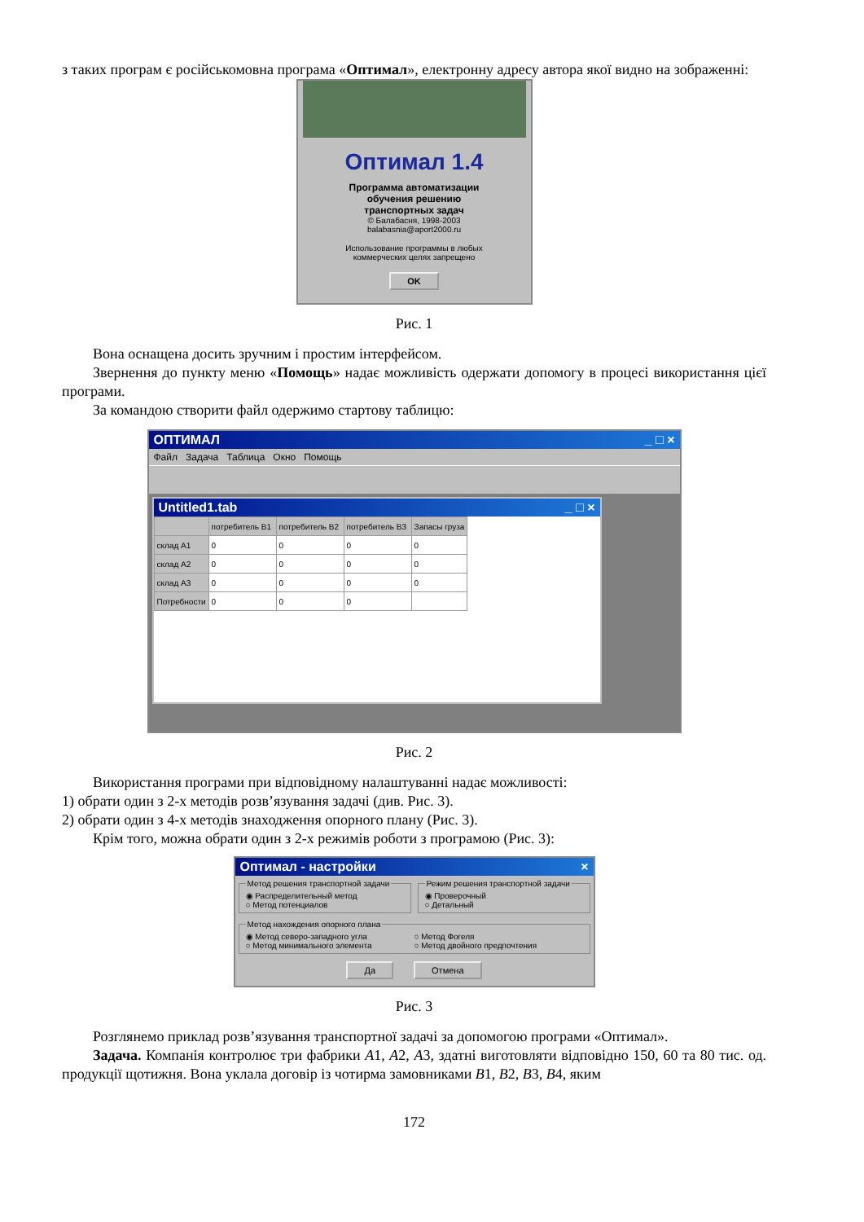з таких програм є російськомовна програма «Оптимал», електронну адресу автора якої видно на зображенні:
Оптимал 1.4
Программа автоматизации
обучения решению
транспортных задач
© Балабасня, 1998-2003
balabasnia@aport2000.ru
Использование программы в любых
коммерческих целях запрещено
OK
Рис. 1
Вона оснащена досить зручним і простим інтерфейсом.
Звернення до пункту меню «Помощь» надає можливість одержати допомогу в процесі використання цієї програми.
За командою створити файл одержимо стартову таблицю:
ОПТИМАЛ _ □ ×
Файл Задача Таблица Окно Помощь
Untitled1.tab _ □ ×
| | потребитель B1 | потребитель B2 | потребитель B3 | Запасы груза |
| --- | --- | --- | --- | --- |
| склад A1 | 0 | 0 | 0 | 0 |
| склад A2 | 0 | 0 | 0 | 0 |
| склад A3 | 0 | 0 | 0 | 0 |
| Потребности | 0 | 0 | 0 | |
Рис. 2
Використання програми при відповідному налаштуванні надає можливості:
1) обрати один з 2-х методів розв’язування задачі (див. Рис. 3).
2) обрати один з 4-х методів знаходження опорного плану (Рис. 3).
Крім того, можна обрати один з 2-х режимів роботи з програмою (Рис. 3):
Оптимал - настройки ×
Метод решения транспортной задачи◉ Распределительный метод
○ Метод потенциалов Режим решения транспортной задачи◉ Проверочный
○ Детальный
Метод нахождения опорного плана
◉ Метод северо-западного угла ○ Метод Фогеля
○ Метод минимального элемента ○ Метод двойного предпочтения
Да Отмена
Рис. 3
Розглянемо приклад розв’язування транспортної задачі за допомогою програми «Оптимал».
Задача. Компанія контролює три фабрики A1, A2, A3, здатні виготовляти відповідно 150, 60 та 80 тис. од. продукції щотижня. Вона уклала договір із чотирма замовниками B1, B2, B3, B4, яким
172